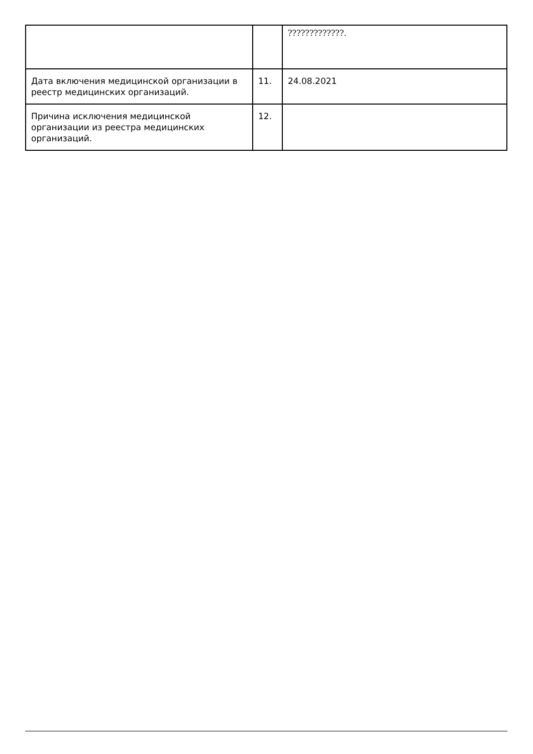| | | ?????????????. |
| Дата включения медицинской организации в реестр медицинских организаций. | 11. | 24.08.2021 |
| Причина исключения медицинской организации из реестра медицинских организаций. | 12. | |